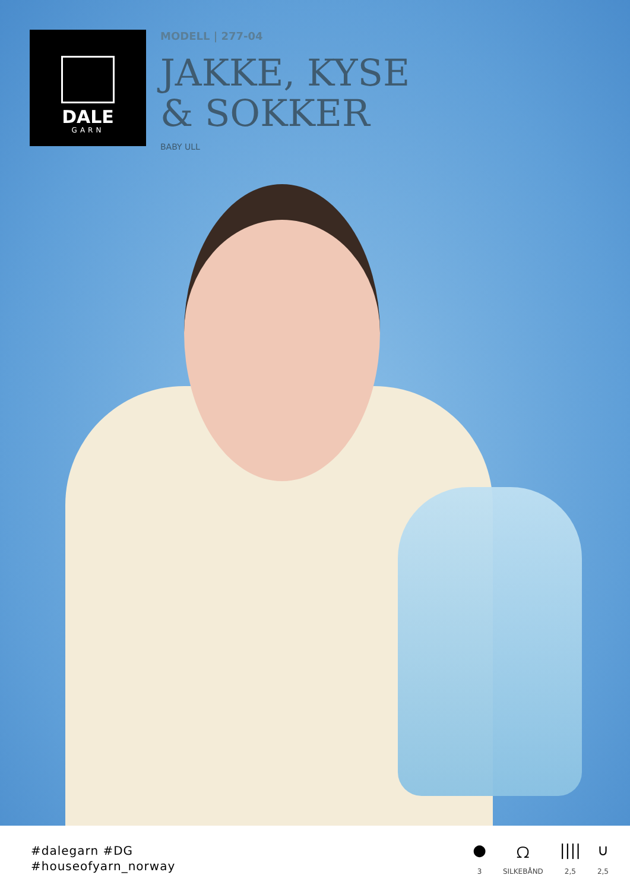DALE
GARN
MODELL | 277-04
JAKKE, KYSE
& SOKKER
BABY ULL
#dalegarn #DG
#houseofyarn_norway
●
3
ᘯ
SILKEBÅND
||||
2,5
∪
2,5